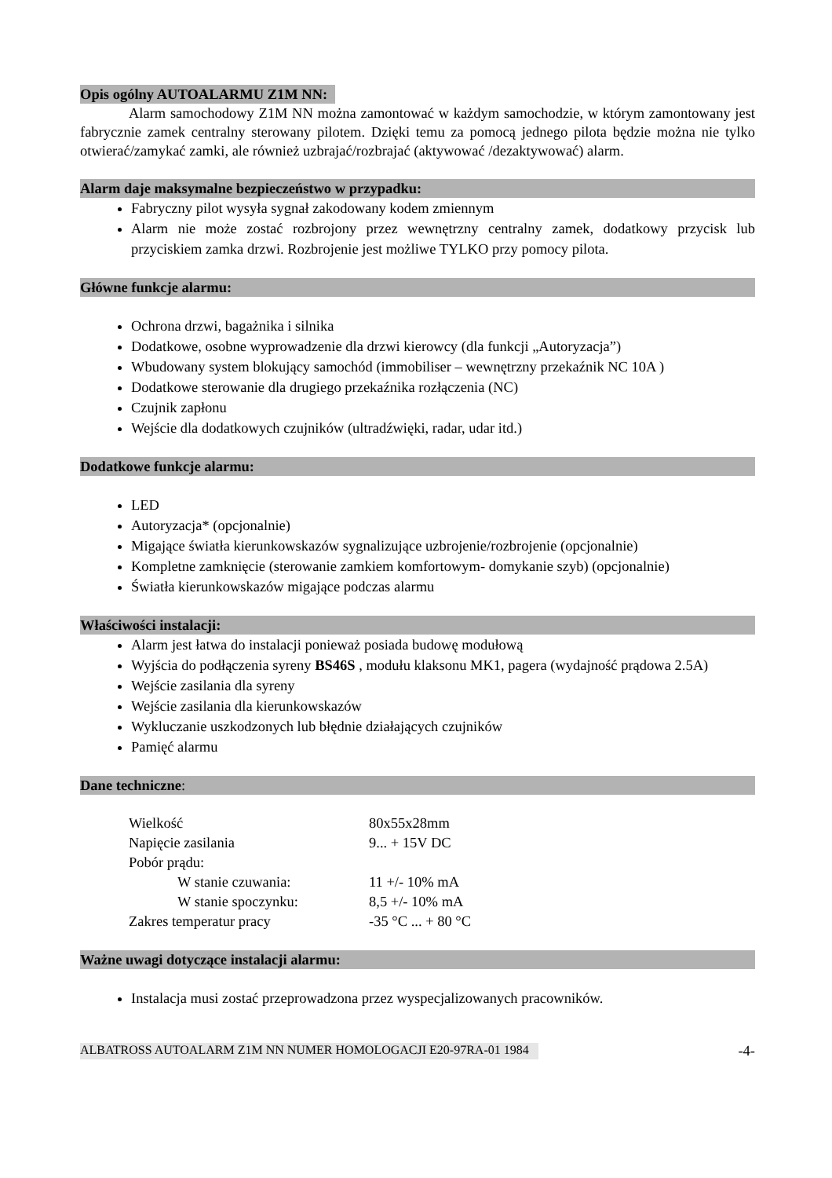Opis ogólny AUTOALARMU Z1M NN:
Alarm samochodowy Z1M NN można zamontować w każdym samochodzie, w którym zamontowany jest fabrycznie zamek centralny sterowany pilotem. Dzięki temu za pomocą jednego pilota będzie można nie tylko otwierać/zamykać zamki, ale również uzbrajać/rozbrajać (aktywować /dezaktywować) alarm.
Alarm daje maksymalne bezpieczeństwo w przypadku:
Fabryczny pilot wysyła sygnał zakodowany kodem zmiennym
Alarm nie może zostać rozbrojony przez wewnętrzny centralny zamek, dodatkowy przycisk lub przyciskiem zamka drzwi. Rozbrojenie jest możliwe TYLKO przy pomocy pilota.
Główne funkcje alarmu:
Ochrona drzwi, bagażnika i silnika
Dodatkowe, osobne wyprowadzenie dla drzwi kierowcy (dla funkcji „Autoryzacja”)
Wbudowany system blokujący samochód (immobiliser – wewnętrzny przekaźnik NC 10A )
Dodatkowe sterowanie dla drugiego przekaźnika rozłączenia (NC)
Czujnik zapłonu
Wejście dla dodatkowych czujników (ultradźwięki, radar, udar itd.)
Dodatkowe funkcje alarmu:
LED
Autoryzacja* (opcjonalnie)
Migające światła kierunkowskazów sygnalizujące uzbrojenie/rozbrojenie (opcjonalnie)
Kompletne zamknięcie (sterowanie zamkiem komfortowym- domykanie szyb) (opcjonalnie)
Światła kierunkowskazów migające podczas alarmu
Właściwości instalacji:
Alarm jest łatwa do instalacji ponieważ posiada budowę modułową
Wyjścia do podłączenia syreny BS46S , modułu klaksonu MK1, pagera (wydajność prądowa 2.5A)
Wejście zasilania dla syreny
Wejście zasilania dla kierunkowskazów
Wykluczanie uszkodzonych lub błędnie działających czujników
Pamięć alarmu
Dane techniczne:
| Wielkość | 80x55x28mm |
| Napięcie zasilania | 9... + 15V DC |
| Pobór prądu: | |
| W stanie czuwania: | 11 +/- 10% mA |
| W stanie spoczynku: | 8,5 +/- 10% mA |
| Zakres temperatur pracy | -35 °C ... + 80 °C |
Ważne uwagi dotyczące instalacji alarmu:
Instalacja musi zostać przeprowadzona przez wyspecjalizowanych pracowników.
ALBATROSS AUTOALARM Z1M NN NUMER HOMOLOGACJI E20-97RA-01 1984 -4-